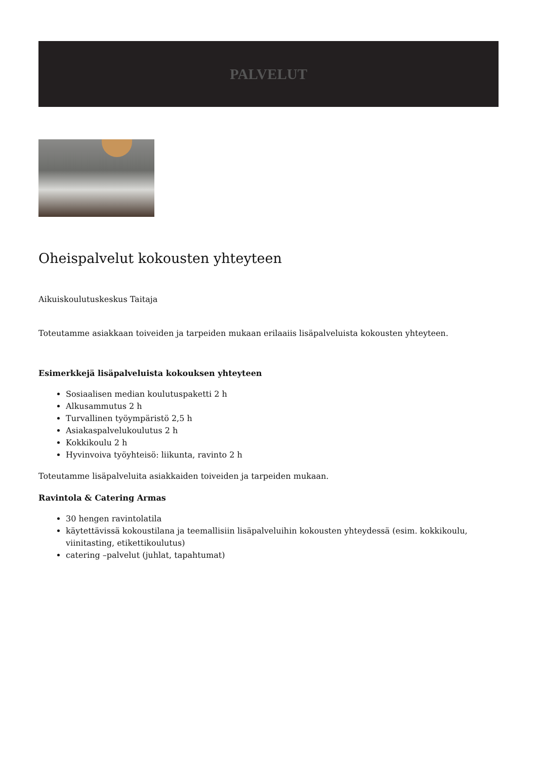PALVELUT
Oheispalvelut kokousten yhteyteen
Aikuiskoulutuskeskus Taitaja
Toteutamme asiakkaan toiveiden ja tarpeiden mukaan erilaaiis lisäpalveluista kokousten yhteyteen.
Esimerkkejä lisäpalveluista kokouksen yhteyteen
Sosiaalisen median koulutuspaketti 2 h
Alkusammutus 2 h
Turvallinen työympäristö 2,5 h
Asiakaspalvelukoulutus 2 h
Kokkikoulu 2 h
Hyvinvoiva työyhteisö: liikunta, ravinto 2 h
Toteutamme lisäpalveluita asiakkaiden toiveiden ja tarpeiden mukaan.
Ravintola & Catering Armas
30 hengen ravintolatila
käytettävissä kokoustilana ja teemallisiin lisäpalveluihin kokousten yhteydessä (esim. kokkikoulu, viinitasting, etikettikoulutus)
catering –palvelut (juhlat, tapahtumat)